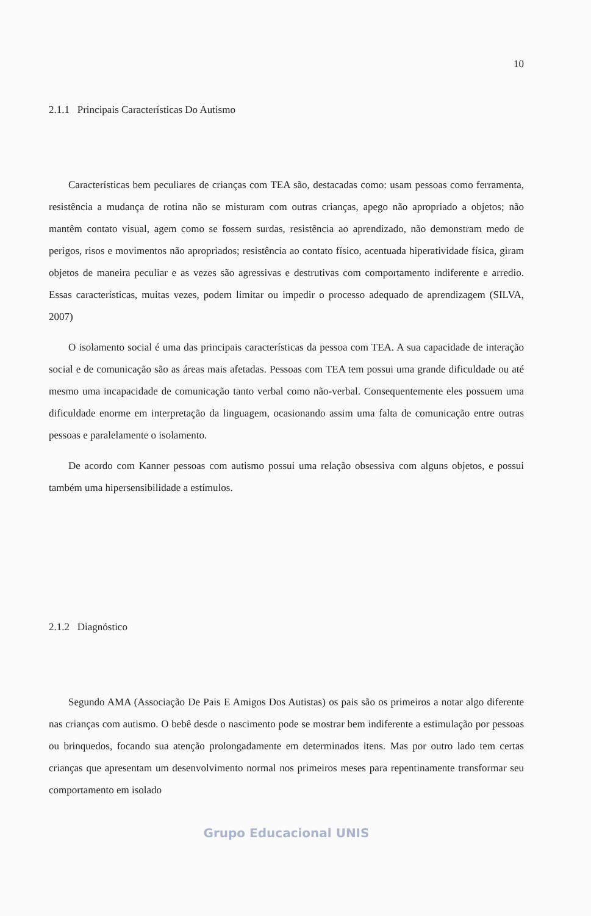10
2.1.1 Principais Características Do Autismo
Características bem peculiares de crianças com TEA são, destacadas como: usam pessoas como ferramenta, resistência a mudança de rotina não se misturam com outras crianças, apego não apropriado a objetos; não mantêm contato visual, agem como se fossem surdas, resistência ao aprendizado, não demonstram medo de perigos, risos e movimentos não apropriados; resistência ao contato físico, acentuada hiperatividade física, giram objetos de maneira peculiar e as vezes são agressivas e destrutivas com comportamento indiferente e arredio. Essas características, muitas vezes, podem limitar ou impedir o processo adequado de aprendizagem (SILVA, 2007)
O isolamento social é uma das principais características da pessoa com TEA. A sua capacidade de interação social e de comunicação são as áreas mais afetadas. Pessoas com TEA tem possui uma grande dificuldade ou até mesmo uma incapacidade de comunicação tanto verbal como não-verbal. Consequentemente eles possuem uma dificuldade enorme em interpretação da linguagem, ocasionando assim uma falta de comunicação entre outras pessoas e paralelamente o isolamento.
De acordo com Kanner pessoas com autismo possui uma relação obsessiva com alguns objetos, e possui também uma hipersensibilidade a estímulos.
2.1.2 Diagnóstico
Segundo AMA (Associação De Pais E Amigos Dos Autistas) os pais são os primeiros a notar algo diferente nas crianças com autismo. O bebê desde o nascimento pode se mostrar bem indiferente a estimulação por pessoas ou brinquedos, focando sua atenção prolongadamente em determinados itens. Mas por outro lado tem certas crianças que apresentam um desenvolvimento normal nos primeiros meses para repentinamente transformar seu comportamento em isolado
Grupo Educacional UNIS